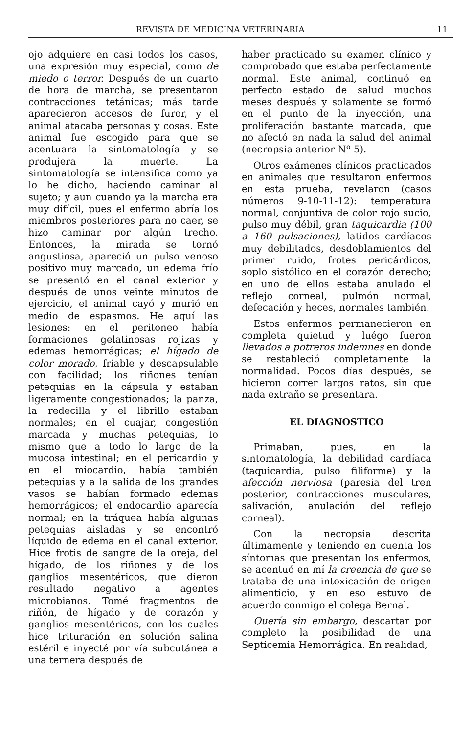REVISTA DE MEDICINA VETERINARIA 11
ojo adquiere en casi todos los casos, una expresión muy especial, como de miedo o terror. Después de un cuarto de hora de marcha, se presentaron contracciones tetánicas; más tarde aparecieron accesos de furor, y el animal atacaba personas y cosas. Este animal fue escogido para que se acentuara la sintomatología y se produjera la muerte. La sintomatología se intensifica como ya lo he dicho, haciendo caminar al sujeto; y aun cuando ya la marcha era muy difícil, pues el enfermo abría los miembros posteriores para no caer, se hizo caminar por algún trecho. Entonces, la mirada se tornó angustiosa, apareció un pulso venoso positivo muy marcado, un edema frío se presentó en el canal exterior y después de unos veinte minutos de ejercicio, el animal cayó y murió en medio de espasmos. He aquí las lesiones: en el peritoneo había formaciones gelatinosas rojizas y edemas hemorrágicas; el hígado de color morado, friable y descapsulable con facilidad; los riñones tenían petequias en la cápsula y estaban ligeramente congestionados; la panza, la redecilla y el librillo estaban normales; en el cuajar, congestión marcada y muchas petequias, lo mismo que a todo lo largo de la mucosa intestinal; en el pericardio y en el miocardio, había también petequias y a la salida de los grandes vasos se habían formado edemas hemorrágicos; el endocardio aparecía normal; en la tráquea había algunas petequias aisladas y se encontró líquido de edema en el canal exterior. Hice frotis de sangre de la oreja, del hígado, de los riñones y de los ganglios mesentéricos, que dieron resultado negativo a agentes microbianos. Tomé fragmentos de riñón, de hígado y de corazón y ganglios mesentéricos, con los cuales hice trituración en solución salina estéril e inyecté por vía subcutánea a una ternera después de
haber practicado su examen clínico y comprobado que estaba perfectamente normal. Este animal, continuó en perfecto estado de salud muchos meses después y solamente se formó en el punto de la inyección, una proliferación bastante marcada, que no afectó en nada la salud del animal (necropsia anterior Nº 5).
Otros exámenes clínicos practicados en animales que resultaron enfermos en esta prueba, revelaron (casos números 9-10-11-12): temperatura normal, conjuntiva de color rojo sucio, pulso muy débil, gran taquicardia (100 a 160 pulsaciones), latidos cardíacos muy debilitados, desdoblamientos del primer ruido, frotes pericárdicos, soplo sistólico en el corazón derecho; en uno de ellos estaba anulado el reflejo corneal, pulmón normal, defecación y heces, normales también.
Estos enfermos permanecieron en completa quietud y luégo fueron llevados a potreros indemnes en donde se restableció completamente la normalidad. Pocos días después, se hicieron correr largos ratos, sin que nada extraño se presentara.
EL DIAGNOSTICO
Primaban, pues, en la sintomatología, la debilidad cardíaca (taquicardia, pulso filiforme) y la afección nerviosa (paresia del tren posterior, contracciones musculares, salivación, anulación del reflejo corneal).
Con la necropsia descrita últimamente y teniendo en cuenta los síntomas que presentan los enfermos, se acentuó en mí la creencia de que se trataba de una intoxicación de origen alimenticio, y en eso estuvo de acuerdo conmigo el colega Bernal.
Quería sin embargo, descartar por completo la posibilidad de una Septicemia Hemorrágica. En realidad,